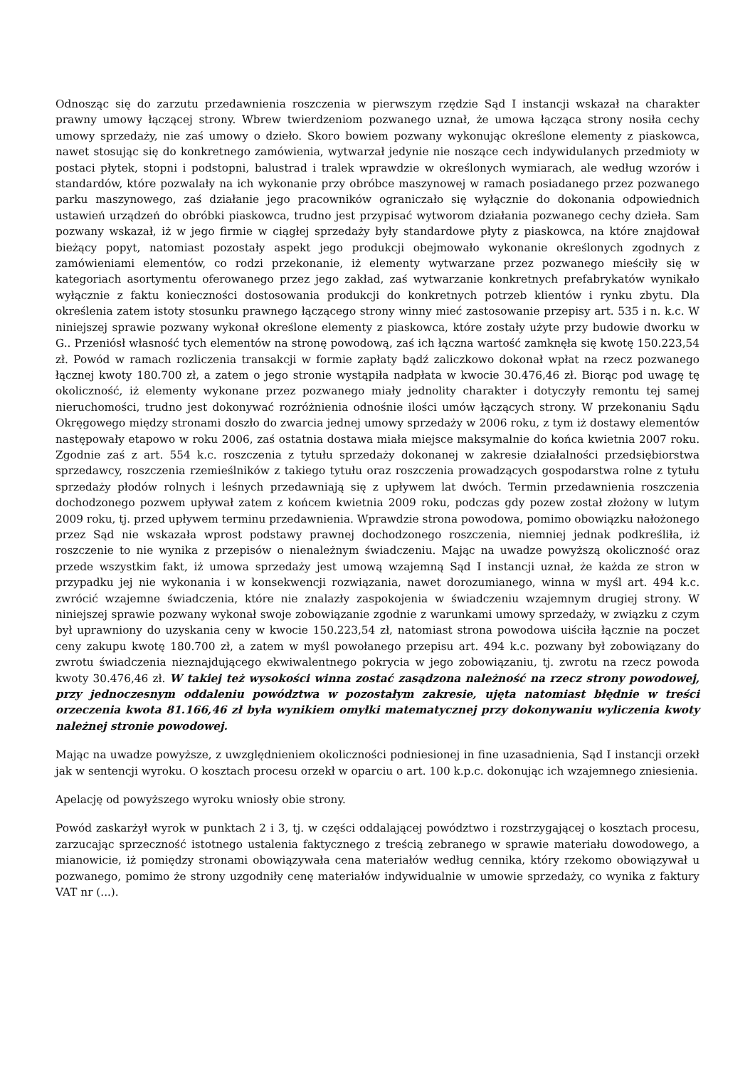Odnosząc się do zarzutu przedawnienia roszczenia w pierwszym rzędzie Sąd I instancji wskazał na charakter prawny umowy łączącej strony. Wbrew twierdzeniom pozwanego uznał, że umowa łącząca strony nosiła cechy umowy sprzedaży, nie zaś umowy o dzieło. Skoro bowiem pozwany wykonując określone elementy z piaskowca, nawet stosując się do konkretnego zamówienia, wytwarzał jedynie nie noszące cech indywidulanych przedmioty w postaci płytek, stopni i podstopni, balustrad i tralek wprawdzie w określonych wymiarach, ale według wzorów i standardów, które pozwalały na ich wykonanie przy obróbce maszynowej w ramach posiadanego przez pozwanego parku maszynowego, zaś działanie jego pracowników ograniczało się wyłącznie do dokonania odpowiednich ustawień urządzeń do obróbki piaskowca, trudno jest przypisać wytworom działania pozwanego cechy dzieła. Sam pozwany wskazał, iż w jego firmie w ciągłej sprzedaży były standardowe płyty z piaskowca, na które znajdował bieżący popyt, natomiast pozostały aspekt jego produkcji obejmowało wykonanie określonych zgodnych z zamówieniami elementów, co rodzi przekonanie, iż elementy wytwarzane przez pozwanego mieściły się w kategoriach asortymentu oferowanego przez jego zakład, zaś wytwarzanie konkretnych prefabrykatów wynikało wyłącznie z faktu konieczności dostosowania produkcji do konkretnych potrzeb klientów i rynku zbytu. Dla określenia zatem istoty stosunku prawnego łączącego strony winny mieć zastosowanie przepisy art. 535 i n. k.c. W niniejszej sprawie pozwany wykonał określone elementy z piaskowca, które zostały użyte przy budowie dworku w G.. Przeniósł własność tych elementów na stronę powodową, zaś ich łączna wartość zamknęła się kwotę 150.223,54 zł. Powód w ramach rozliczenia transakcji w formie zapłaty bądź zaliczkowo dokonał wpłat na rzecz pozwanego łącznej kwoty 180.700 zł, a zatem o jego stronie wystąpiła nadpłata w kwocie 30.476,46 zł. Biorąc pod uwagę tę okoliczność, iż elementy wykonane przez pozwanego miały jednolity charakter i dotyczyły remontu tej samej nieruchomości, trudno jest dokonywać rozróżnienia odnośnie ilości umów łączących strony. W przekonaniu Sądu Okręgowego między stronami doszło do zwarcia jednej umowy sprzedaży w 2006 roku, z tym iż dostawy elementów następowały etapowo w roku 2006, zaś ostatnia dostawa miała miejsce maksymalnie do końca kwietnia 2007 roku. Zgodnie zaś z art. 554 k.c. roszczenia z tytułu sprzedaży dokonanej w zakresie działalności przedsiębiorstwa sprzedawcy, roszczenia rzemieślników z takiego tytułu oraz roszczenia prowadzących gospodarstwa rolne z tytułu sprzedaży płodów rolnych i leśnych przedawniają się z upływem lat dwóch. Termin przedawnienia roszczenia dochodzonego pozwem upływał zatem z końcem kwietnia 2009 roku, podczas gdy pozew został złożony w lutym 2009 roku, tj. przed upływem terminu przedawnienia. Wprawdzie strona powodowa, pomimo obowiązku nałożonego przez Sąd nie wskazała wprost podstawy prawnej dochodzonego roszczenia, niemniej jednak podkreśliła, iż roszczenie to nie wynika z przepisów o nienależnym świadczeniu. Mając na uwadze powyższą okoliczność oraz przede wszystkim fakt, iż umowa sprzedaży jest umową wzajemną Sąd I instancji uznał, że każda ze stron w przypadku jej nie wykonania i w konsekwencji rozwiązania, nawet dorozumianego, winna w myśl art. 494 k.c. zwrócić wzajemne świadczenia, które nie znalazły zaspokojenia w świadczeniu wzajemnym drugiej strony. W niniejszej sprawie pozwany wykonał swoje zobowiązanie zgodnie z warunkami umowy sprzedaży, w związku z czym był uprawniony do uzyskania ceny w kwocie 150.223,54 zł, natomiast strona powodowa uiściła łącznie na poczet ceny zakupu kwotę 180.700 zł, a zatem w myśl powołanego przepisu art. 494 k.c. pozwany był zobowiązany do zwrotu świadczenia nieznajdującego ekwiwalentnego pokrycia w jego zobowiązaniu, tj. zwrotu na rzecz powoda kwoty 30.476,46 zł. W takiej też wysokości winna zostać zasądzona należność na rzecz strony powodowej, przy jednoczesnym oddaleniu powództwa w pozostałym zakresie, ujęta natomiast błędnie w treści orzeczenia kwota 81.166,46 zł była wynikiem omyłki matematycznej przy dokonywaniu wyliczenia kwoty należnej stronie powodowej.
Mając na uwadze powyższe, z uwzględnieniem okoliczności podniesionej in fine uzasadnienia, Sąd I instancji orzekł jak w sentencji wyroku. O kosztach procesu orzekł w oparciu o art. 100 k.p.c. dokonując ich wzajemnego zniesienia.
Apelację od powyższego wyroku wniosły obie strony.
Powód zaskarżył wyrok w punktach 2 i 3, tj. w części oddalającej powództwo i rozstrzygającej o kosztach procesu, zarzucając sprzeczność istotnego ustalenia faktycznego z treścią zebranego w sprawie materiału dowodowego, a mianowicie, iż pomiędzy stronami obowiązywała cena materiałów według cennika, który rzekomo obowiązywał u pozwanego, pomimo że strony uzgodniły cenę materiałów indywidualnie w umowie sprzedaży, co wynika z faktury VAT nr (...).